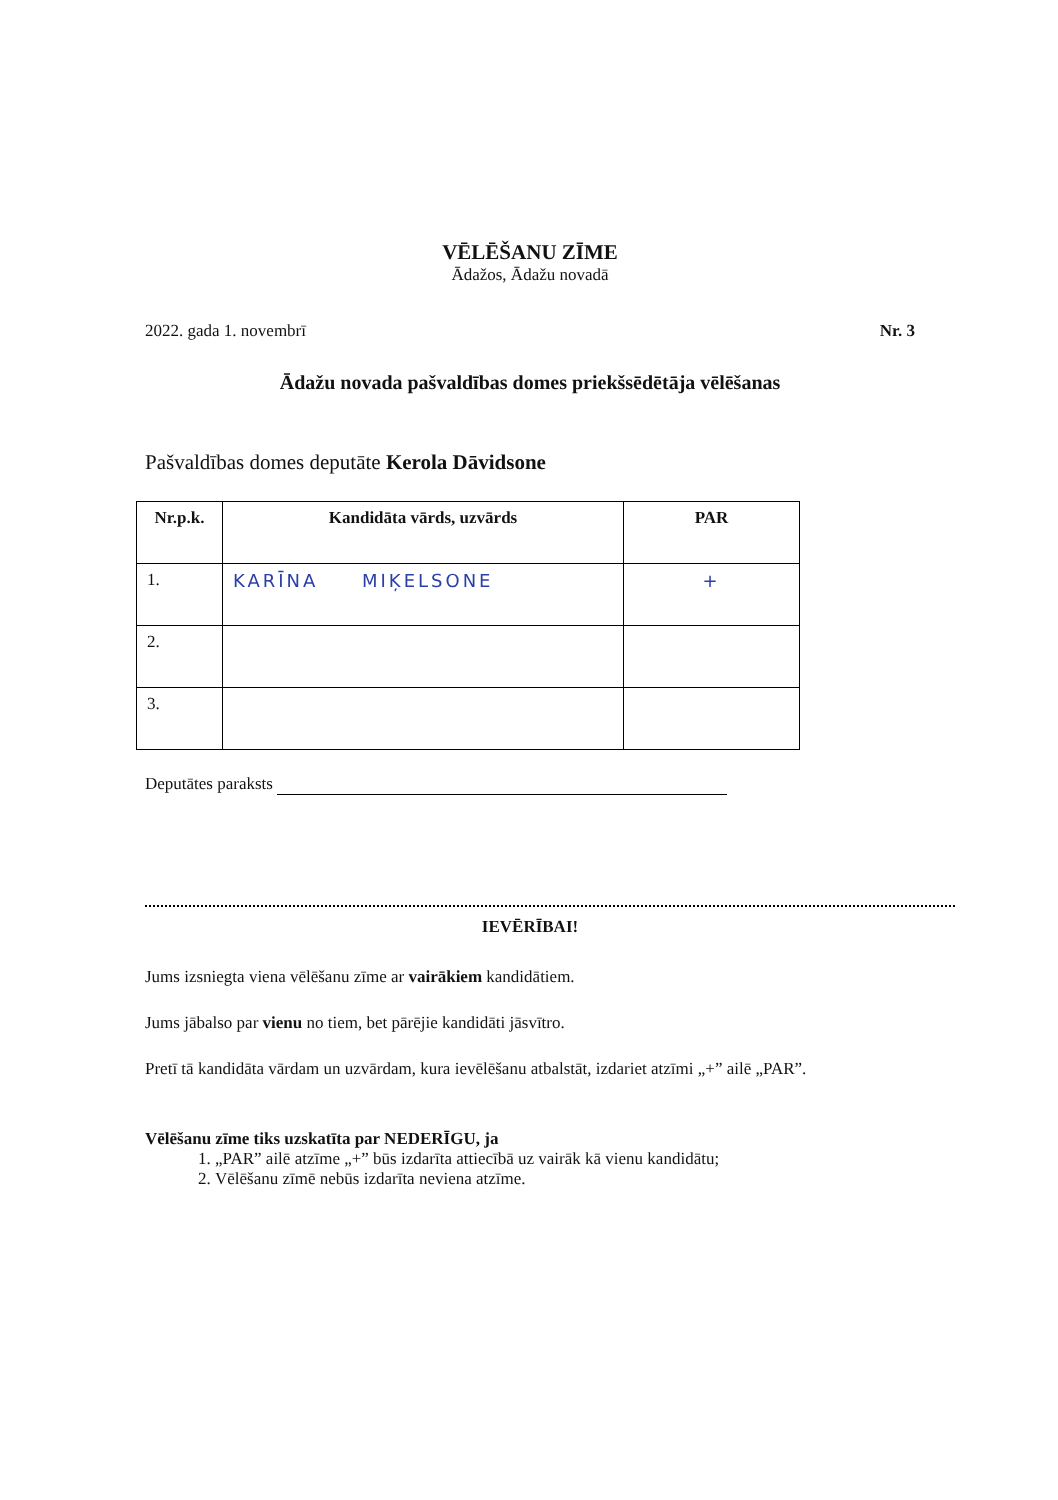VĒLĒŠANU ZĪME
Ādažos, Ādažu novadā
2022. gada 1. novembrī Nr. 3
Ādažu novada pašvaldības domes priekšsēdētāja vēlēšanas
Pašvaldības domes deputāte Kerola Dāvidsone
| Nr.p.k. | Kandidāta vārds, uzvārds | PAR |
| --- | --- | --- |
| 1. | KARĪNA MIĶELSONE | + |
| 2. | | |
| 3. | | |
Deputātes paraksts
IEVĒRĪBAI!
Jums izsniegta viena vēlēšanu zīme ar vairākiem kandidātiem.
Jums jābalso par vienu no tiem, bet pārējie kandidāti jāsvītro.
Pretī tā kandidāta vārdam un uzvārdam, kura ievēlēšanu atbalstāt, izdariet atzīmi „+” ailē „PAR”.
Vēlēšanu zīme tiks uzskatīta par NEDERĪGU, ja
1. „PAR” ailē atzīme „+” būs izdarīta attiecībā uz vairāk kā vienu kandidātu;
2. Vēlēšanu zīmē nebūs izdarīta neviena atzīme.